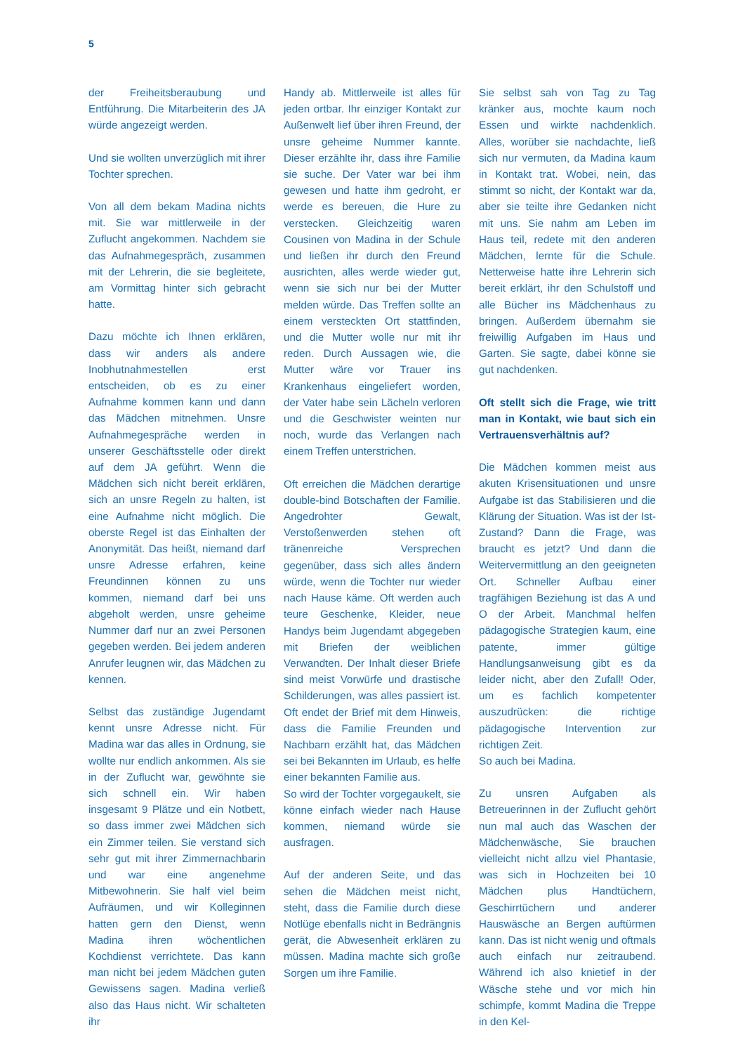5
der Freiheitsberaubung und Entführung. Die Mitarbeiterin des JA würde angezeigt werden.
Und sie wollten unverzüglich mit ihrer Tochter sprechen.
Von all dem bekam Madina nichts mit. Sie war mittlerweile in der Zuflucht angekommen. Nachdem sie das Aufnahmegespräch, zusammen mit der Lehrerin, die sie begleitete, am Vormittag hinter sich gebracht hatte.
Dazu möchte ich Ihnen erklären, dass wir anders als andere Inobhutnahmestellen erst entscheiden, ob es zu einer Aufnahme kommen kann und dann das Mädchen mitnehmen. Unsre Aufnahmegespräche werden in unserer Geschäftsstelle oder direkt auf dem JA geführt. Wenn die Mädchen sich nicht bereit erklären, sich an unsre Regeln zu halten, ist eine Aufnahme nicht möglich. Die oberste Regel ist das Einhalten der Anonymität. Das heißt, niemand darf unsre Adresse erfahren, keine Freundinnen können zu uns kommen, niemand darf bei uns abgeholt werden, unsre geheime Nummer darf nur an zwei Personen gegeben werden. Bei jedem anderen Anrufer leugnen wir, das Mädchen zu kennen.
Selbst das zuständige Jugendamt kennt unsre Adresse nicht. Für Madina war das alles in Ordnung, sie wollte nur endlich ankommen. Als sie in der Zuflucht war, gewöhnte sie sich schnell ein. Wir haben insgesamt 9 Plätze und ein Notbett, so dass immer zwei Mädchen sich ein Zimmer teilen. Sie verstand sich sehr gut mit ihrer Zimmernachbarin und war eine angenehme Mitbewohnerin. Sie half viel beim Aufräumen, und wir Kolleginnen hatten gern den Dienst, wenn Madina ihren wöchentlichen Kochdienst verrichtete. Das kann man nicht bei jedem Mädchen guten Gewissens sagen. Madina verließ also das Haus nicht. Wir schalteten ihr
Handy ab. Mittlerweile ist alles für jeden ortbar. Ihr einziger Kontakt zur Außenwelt lief über ihren Freund, der unsre geheime Nummer kannte. Dieser erzählte ihr, dass ihre Familie sie suche. Der Vater war bei ihm gewesen und hatte ihm gedroht, er werde es bereuen, die Hure zu verstecken. Gleichzeitig waren Cousinen von Madina in der Schule und ließen ihr durch den Freund ausrichten, alles werde wieder gut, wenn sie sich nur bei der Mutter melden würde. Das Treffen sollte an einem versteckten Ort stattfinden, und die Mutter wolle nur mit ihr reden. Durch Aussagen wie, die Mutter wäre vor Trauer ins Krankenhaus eingeliefert worden, der Vater habe sein Lächeln verloren und die Geschwister weinten nur noch, wurde das Verlangen nach einem Treffen unterstrichen.
Oft erreichen die Mädchen derartige double-bind Botschaften der Familie. Angedrohter Gewalt, Verstoßenwerden stehen oft tränenreiche Versprechen gegenüber, dass sich alles ändern würde, wenn die Tochter nur wieder nach Hause käme. Oft werden auch teure Geschenke, Kleider, neue Handys beim Jugendamt abgegeben mit Briefen der weiblichen Verwandten. Der Inhalt dieser Briefe sind meist Vorwürfe und drastische Schilderungen, was alles passiert ist. Oft endet der Brief mit dem Hinweis, dass die Familie Freunden und Nachbarn erzählt hat, das Mädchen sei bei Bekannten im Urlaub, es helfe einer bekannten Familie aus.
So wird der Tochter vorgegaukelt, sie könne einfach wieder nach Hause kommen, niemand würde sie ausfragen.
Auf der anderen Seite, und das sehen die Mädchen meist nicht, steht, dass die Familie durch diese Notlüge ebenfalls nicht in Bedrängnis gerät, die Abwesenheit erklären zu müssen. Madina machte sich große Sorgen um ihre Familie.
Sie selbst sah von Tag zu Tag kränker aus, mochte kaum noch Essen und wirkte nachdenklich. Alles, worüber sie nachdachte, ließ sich nur vermuten, da Madina kaum in Kontakt trat. Wobei, nein, das stimmt so nicht, der Kontakt war da, aber sie teilte ihre Gedanken nicht mit uns. Sie nahm am Leben im Haus teil, redete mit den anderen Mädchen, lernte für die Schule. Netterweise hatte ihre Lehrerin sich bereit erklärt, ihr den Schulstoff und alle Bücher ins Mädchenhaus zu bringen. Außerdem übernahm sie freiwillig Aufgaben im Haus und Garten. Sie sagte, dabei könne sie gut nachdenken.
Oft stellt sich die Frage, wie tritt man in Kontakt, wie baut sich ein Vertrauensverhältnis auf?
Die Mädchen kommen meist aus akuten Krisensituationen und unsre Aufgabe ist das Stabilisieren und die Klärung der Situation. Was ist der Ist-Zustand? Dann die Frage, was braucht es jetzt? Und dann die Weitervermittlung an den geeigneten Ort. Schneller Aufbau einer tragfähigen Beziehung ist das A und O der Arbeit. Manchmal helfen pädagogische Strategien kaum, eine patente, immer gültige Handlungsanweisung gibt es da leider nicht, aber den Zufall! Oder, um es fachlich kompetenter auszudrücken: die richtige pädagogische Intervention zur richtigen Zeit.
So auch bei Madina.
Zu unsren Aufgaben als Betreuerinnen in der Zuflucht gehört nun mal auch das Waschen der Mädchenwäsche, Sie brauchen vielleicht nicht allzu viel Phantasie, was sich in Hochzeiten bei 10 Mädchen plus Handtüchern, Geschirrtüchern und anderer Hauswäsche an Bergen auftürmen kann. Das ist nicht wenig und oftmals auch einfach nur zeitraubend. Während ich also knietief in der Wäsche stehe und vor mich hin schimpfe, kommt Madina die Treppe in den Kel-